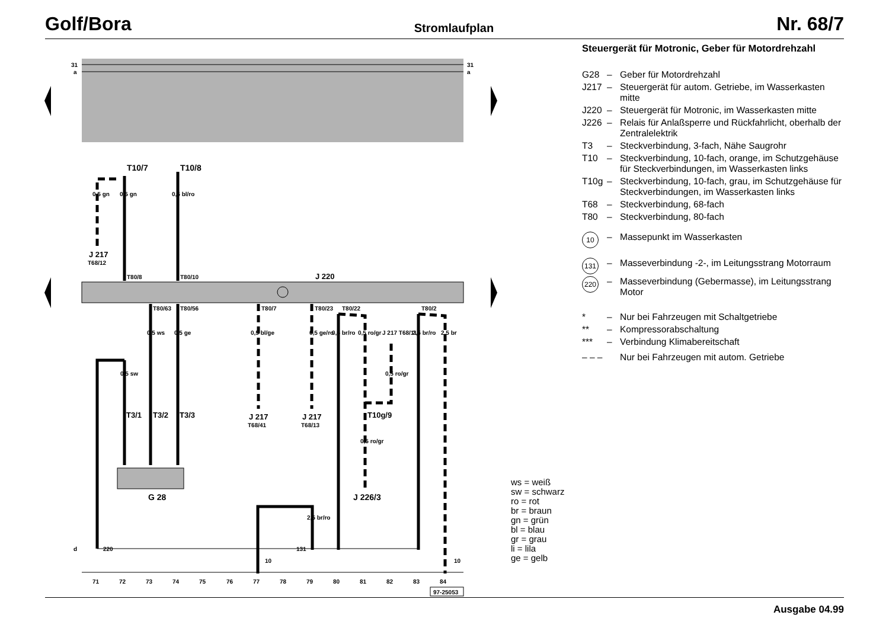Golf/Bora Stromlaufplan Nr. 68/7
31
a
31
a
J 220
T10/7
T10/8
0,5 gn
0,5 gn
0,5 bl/ro
J 217
T68/12
T80/8
T80/10
T80/63
T80/56
T80/7
T80/23
T80/22
T80/2
0,5 ws
0,5 ge
0,5 bl/ge
0,5 ge/ro
0,5 br/ro
0,5 ro/gr
J 217 T68/11
2,5 br/ro
2,5 br
0,5 sw
0,5 ro/gr
T3/1
T3/2
T3/3
J 217
T68/41
J 217
T68/13
T10g/9
0,5 ro/gr
G 28
J 226/3
2,5 br/ro
d
220
10
131
10
71
72
73
74
75
76
77
78
79
80
81
82
83
84
97-25053
Steuergerät für Motronic, Geber für Motordrehzahl
G28 – Geber für Motordrehzahl
J217 – Steuergerät für autom. Getriebe, im Wasserkasten mitte
J220 – Steuergerät für Motronic, im Wasserkasten mitte
J226 – Relais für Anlaßsperre und Rückfahrlicht, oberhalb der Zentralelektrik
T3 – Steckverbindung, 3-fach, Nähe Saugrohr
T10 – Steckverbindung, 10-fach, orange, im Schutzgehäuse für Steckverbindungen, im Wasserkasten links
T10g – Steckverbindung, 10-fach, grau, im Schutzgehäuse für Steckverbindungen, im Wasserkasten links
T68 – Steckverbindung, 68-fach
T80 – Steckverbindung, 80-fach
10 – Massepunkt im Wasserkasten
131 – Masseverbindung -2-, im Leitungsstrang Motorraum
220 – Masseverbindung (Gebermasse), im Leitungsstrang Motor
* – Nur bei Fahrzeugen mit Schaltgetriebe
** – Kompressorabschaltung
*** – Verbindung Klimabereitschaft
– – – Nur bei Fahrzeugen mit autom. Getriebe
ws = weiß
sw = schwarz
ro = rot
br = braun
gn = grün
bl = blau
gr = grau
li = lila
ge = gelb
Ausgabe 04.99